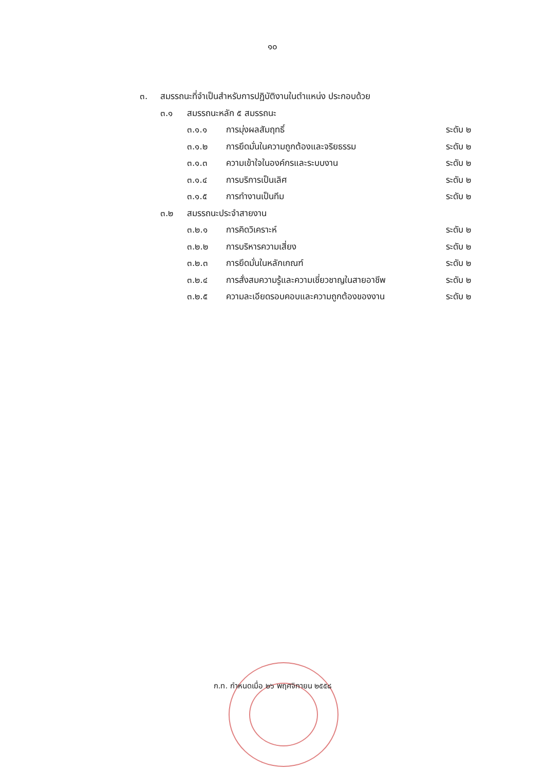๑๐
๓. สมรรถนะที่จำเป็นสำหรับการปฏิบัติงานในตำแหน่ง ประกอบด้วย
๓.๑ สมรรถนะหลัก ๕ สมรรถนะ
๓.๑.๑ การมุ่งผลสัมฤทธิ์ ระดับ ๒
๓.๑.๒ การยึดมั่นในความถูกต้องและจริยธรรม ระดับ ๒
๓.๑.๓ ความเข้าใจในองค์กรและระบบงาน ระดับ ๒
๓.๑.๔ การบริการเป็นเลิศ ระดับ ๒
๓.๑.๕ การทำงานเป็นทีม ระดับ ๒
๓.๒ สมรรถนะประจำสายงาน
๓.๒.๑ การคิดวิเคราะห์ ระดับ ๒
๓.๒.๒ การบริหารความเสี่ยง ระดับ ๒
๓.๒.๓ การยึดมั่นในหลักเกณฑ์ ระดับ ๒
๓.๒.๔ การสั่งสมความรู้และความเชี่ยวชาญในสายอาชีพ ระดับ ๒
๓.๒.๕ ความละเอียดรอบคอบและความถูกต้องของงาน ระดับ ๒
ก.ท. กำหนดเมื่อ ๒๖ พฤศจิกายน ๒๕๕๘